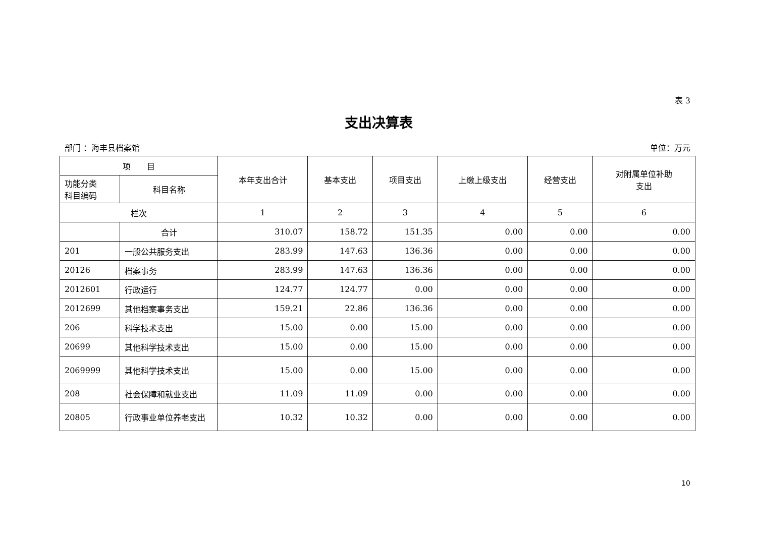表 3
支出决算表
部门 ：海丰县档案馆 单位：万元
| 项 目 | | 本年支出合计 | 基本支出 | 项目支出 | 上缴上级支出 | 经营支出 | 对附属单位补助 支出 |
| --- | --- | --- | --- | --- | --- | --- | --- |
| 功能分类 科目编码 | 科目名称 | | | | | | |
| 栏次 | | 1 | 2 | 3 | 4 | 5 | 6 |
| | 合计 | 310.07 | 158.72 | 151.35 | 0.00 | 0.00 | 0.00 |
| 201 | 一般公共服务支出 | 283.99 | 147.63 | 136.36 | 0.00 | 0.00 | 0.00 |
| 20126 | 档案事务 | 283.99 | 147.63 | 136.36 | 0.00 | 0.00 | 0.00 |
| 2012601 | 行政运行 | 124.77 | 124.77 | 0.00 | 0.00 | 0.00 | 0.00 |
| 2012699 | 其他档案事务支出 | 159.21 | 22.86 | 136.36 | 0.00 | 0.00 | 0.00 |
| 206 | 科学技术支出 | 15.00 | 0.00 | 15.00 | 0.00 | 0.00 | 0.00 |
| 20699 | 其他科学技术支出 | 15.00 | 0.00 | 15.00 | 0.00 | 0.00 | 0.00 |
| 2069999 | 其他科学技术支出 | 15.00 | 0.00 | 15.00 | 0.00 | 0.00 | 0.00 |
| 208 | 社会保障和就业支出 | 11.09 | 11.09 | 0.00 | 0.00 | 0.00 | 0.00 |
| 20805 | 行政事业单位养老支出 | 10.32 | 10.32 | 0.00 | 0.00 | 0.00 | 0.00 |
10